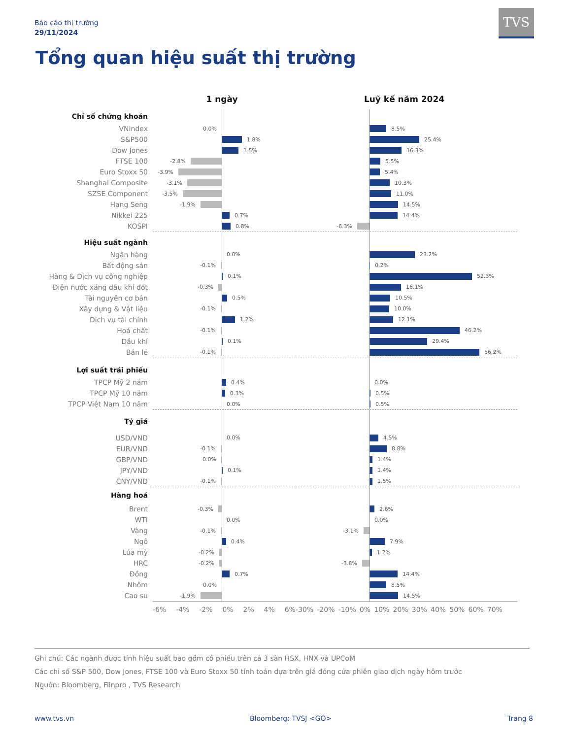Báo cáo thị trường
29/11/2024
TVS
Tổng quan hiệu suất thị trường
| | 1 ngày | Luỹ kế năm 2024 |
| --- | --- | --- |
| Chỉ số chứng khoán | | |
| VNIndex | 0.0% | 8.5% |
| S&P500 | 1.8% | 25.4% |
| Dow Jones | 1.5% | 16.3% |
| FTSE 100 | -2.8% | 5.5% |
| Euro Stoxx 50 | -3.9% | 5.4% |
| Shanghai Composite | -3.1% | 10.3% |
| SZSE Component | -3.5% | 11.0% |
| Hang Seng | -1.9% | 14.5% |
| Nikkei 225 | 0.7% | 14.4% |
| KOSPI | 0.8% | -6.3% |
| Hiệu suất ngành | | |
| Ngân hàng | 0.0% | 23.2% |
| Bất động sản | -0.1% | 0.2% |
| Hàng & Dịch vụ công nghiệp | 0.1% | 52.3% |
| Điện nước xăng dầu khí đốt | -0.3% | 16.1% |
| Tài nguyên cơ bản | 0.5% | 10.5% |
| Xây dựng & Vật liệu | -0.1% | 10.0% |
| Dịch vụ tài chính | 1.2% | 12.1% |
| Hoá chất | -0.1% | 46.2% |
| Dầu khí | 0.1% | 29.4% |
| Bán lẻ | -0.1% | 56.2% |
| Lợi suất trái phiếu | | |
| TPCP Mỹ 2 năm | 0.4% | 0.0% |
| TPCP Mỹ 10 năm | 0.3% | 0.5% |
| TPCP Việt Nam 10 năm | 0.0% | 0.5% |
| Tỷ giá | | |
| USD/VND | 0.0% | 4.5% |
| EUR/VND | -0.1% | 8.8% |
| GBP/VND | 0.0% | 1.4% |
| JPY/VND | 0.1% | 1.4% |
| CNY/VND | -0.1% | 1.5% |
| Hàng hoá | | |
| Brent | -0.3% | 2.6% |
| WTI | 0.0% | 0.0% |
| Vàng | -0.1% | -3.1% |
| Ngô | 0.4% | 7.9% |
| Lúa mỳ | -0.2% | 1.2% |
| HRC | -0.2% | -3.8% |
| Đồng | 0.7% | 14.4% |
| Nhôm | 0.0% | 8.5% |
| Cao su | -1.9% | 14.5% |
| | -6% -4% -2% 0% 2% 4% 6% | -30% -20% -10% 0% 10% 20% 30% 40% 50% 60% 70% |
Ghi chú: Các ngành được tính hiệu suất bao gồm cổ phiếu trên cả 3 sàn HSX, HNX và UPCoM
Các chỉ số S&P 500, Dow Jones, FTSE 100 và Euro Stoxx 50 tính toán dựa trên giá đóng cửa phiên giao dịch ngày hôm trước
Nguồn: Bloomberg, Fiinpro , TVS Research
www.tvs.vn Bloomberg: TVSJ <GO> Trang 8